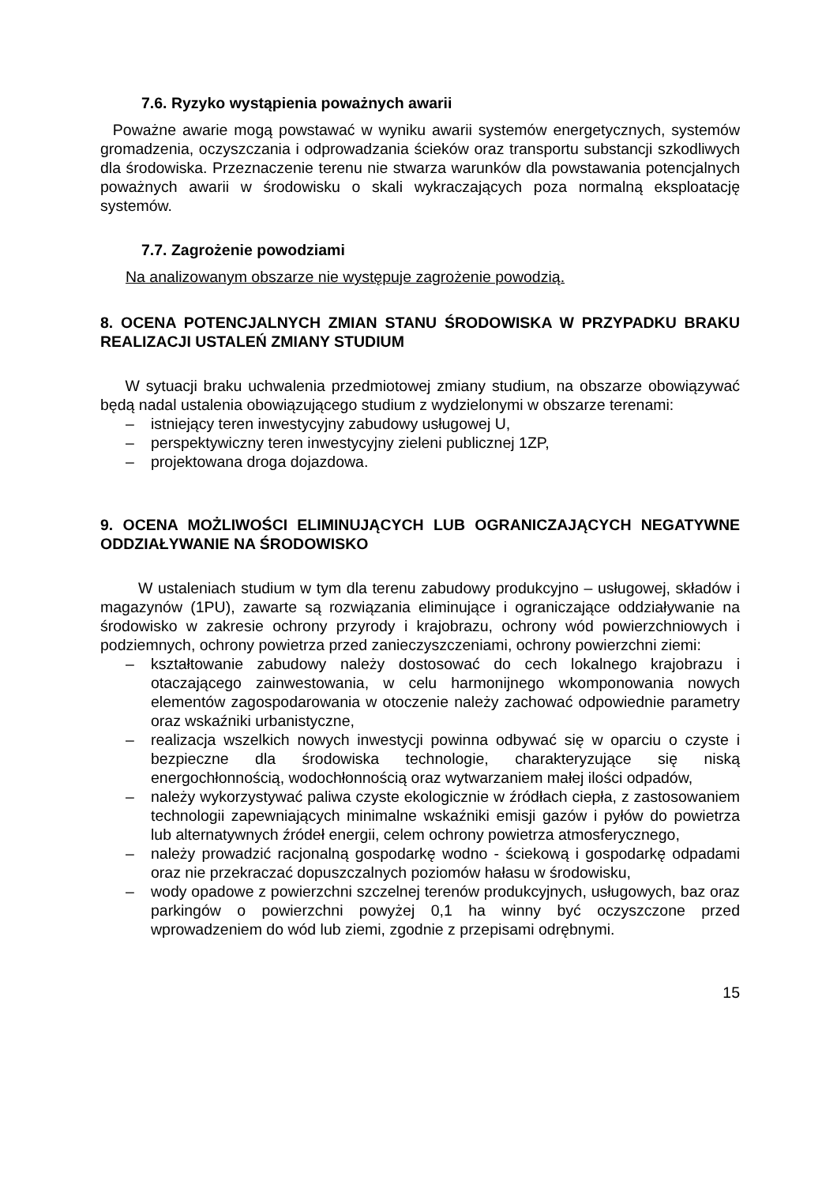7.6. Ryzyko wystąpienia poważnych awarii
Poważne awarie mogą powstawać w wyniku awarii systemów energetycznych, systemów gromadzenia, oczyszczania i odprowadzania ścieków oraz transportu substancji szkodliwych dla środowiska. Przeznaczenie terenu nie stwarza warunków dla powstawania potencjalnych poważnych awarii w środowisku o skali wykraczających poza normalną eksploatację systemów.
7.7. Zagrożenie powodziami
Na analizowanym obszarze nie występuje zagrożenie powodzią.
8. OCENA POTENCJALNYCH ZMIAN STANU ŚRODOWISKA W PRZYPADKU BRAKU REALIZACJI USTALEŃ ZMIANY STUDIUM
W sytuacji braku uchwalenia przedmiotowej zmiany studium, na obszarze obowiązywać będą nadal ustalenia obowiązującego studium z wydzielonymi w obszarze terenami:
– istniejący teren inwestycyjny zabudowy usługowej U,
– perspektywiczny teren inwestycyjny zieleni publicznej 1ZP,
– projektowana droga dojazdowa.
9. OCENA MOŻLIWOŚCI ELIMINUJĄCYCH LUB OGRANICZAJĄCYCH NEGATYWNE ODDZIAŁYWANIE NA ŚRODOWISKO
W ustaleniach studium w tym dla terenu zabudowy produkcyjno – usługowej, składów i magazynów (1PU), zawarte są rozwiązania eliminujące i ograniczające oddziaływanie na środowisko w zakresie ochrony przyrody i krajobrazu, ochrony wód powierzchniowych i podziemnych, ochrony powietrza przed zanieczyszczeniami, ochrony powierzchni ziemi:
– kształtowanie zabudowy należy dostosować do cech lokalnego krajobrazu i otaczającego zainwestowania, w celu harmonijnego wkomponowania nowych elementów zagospodarowania w otoczenie należy zachować odpowiednie parametry oraz wskaźniki urbanistyczne,
– realizacja wszelkich nowych inwestycji powinna odbywać się w oparciu o czyste i bezpieczne dla środowiska technologie, charakteryzujące się niską energochłonnością, wodochłonnością oraz wytwarzaniem małej ilości odpadów,
– należy wykorzystywać paliwa czyste ekologicznie w źródłach ciepła, z zastosowaniem technologii zapewniających minimalne wskaźniki emisji gazów i pyłów do powietrza lub alternatywnych źródeł energii, celem ochrony powietrza atmosferycznego,
– należy prowadzić racjonalną gospodarkę wodno - ściekową i gospodarkę odpadami oraz nie przekraczać dopuszczalnych poziomów hałasu w środowisku,
– wody opadowe z powierzchni szczelnej terenów produkcyjnych, usługowych, baz oraz parkingów o powierzchni powyżej 0,1 ha winny być oczyszczone przed wprowadzeniem do wód lub ziemi, zgodnie z przepisami odrębnymi.
15